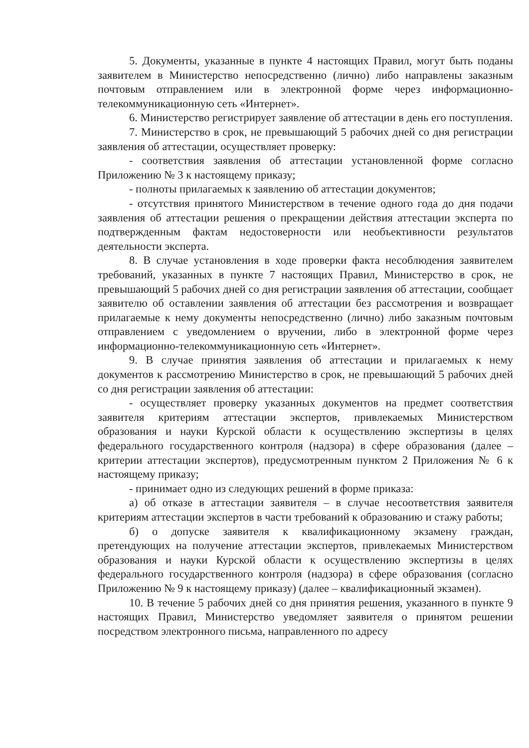5. Документы, указанные в пункте 4 настоящих Правил, могут быть поданы заявителем в Министерство непосредственно (лично) либо направлены заказным почтовым отправлением или в электронной форме через информационно-телекоммуникационную сеть «Интернет».
6. Министерство регистрирует заявление об аттестации в день его поступления.
7. Министерство в срок, не превышающий 5 рабочих дней со дня регистрации заявления об аттестации, осуществляет проверку:
- соответствия заявления об аттестации установленной форме согласно Приложению № 3 к настоящему приказу;
- полноты прилагаемых к заявлению об аттестации документов;
- отсутствия принятого Министерством в течение одного года до дня подачи заявления об аттестации решения о прекращении действия аттестации эксперта по подтвержденным фактам недостоверности или необъективности результатов деятельности эксперта.
8. В случае установления в ходе проверки факта несоблюдения заявителем требований, указанных в пункте 7 настоящих Правил, Министерство в срок, не превышающий 5 рабочих дней со дня регистрации заявления об аттестации, сообщает заявителю об оставлении заявления об аттестации без рассмотрения и возвращает прилагаемые к нему документы непосредственно (лично) либо заказным почтовым отправлением с уведомлением о вручении, либо в электронной форме через информационно-телекоммуникационную сеть «Интернет».
9. В случае принятия заявления об аттестации и прилагаемых к нему документов к рассмотрению Министерство в срок, не превышающий 5 рабочих дней со дня регистрации заявления об аттестации:
- осуществляет проверку указанных документов на предмет соответствия заявителя критериям аттестации экспертов, привлекаемых Министерством образования и науки Курской области к осуществлению экспертизы в целях федерального государственного контроля (надзора) в сфере образования (далее – критерии аттестации экспертов), предусмотренным пунктом 2 Приложения № 6 к настоящему приказу;
- принимает одно из следующих решений в форме приказа:
а) об отказе в аттестации заявителя – в случае несоответствия заявителя критериям аттестации экспертов в части требований к образованию и стажу работы;
б) о допуске заявителя к квалификационному экзамену граждан, претендующих на получение аттестации экспертов, привлекаемых Министерством образования и науки Курской области к осуществлению экспертизы в целях федерального государственного контроля (надзора) в сфере образования (согласно Приложению № 9 к настоящему приказу) (далее – квалификационный экзамен).
10. В течение 5 рабочих дней со дня принятия решения, указанного в пункте 9 настоящих Правил, Министерство уведомляет заявителя о принятом решении посредством электронного письма, направленного по адресу